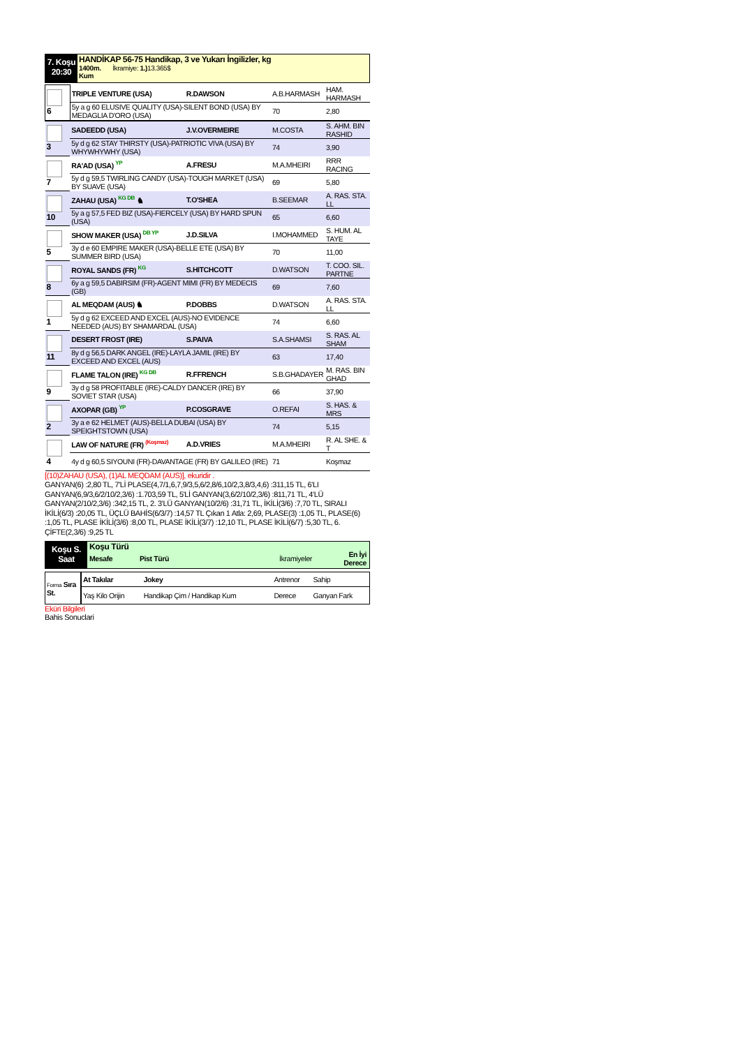7. Koşu
20:30
HANDİKAP 56-75 Handikap, 3 ve Yukarı İngilizler, kg
1400m. İkramiye: 1.) 13.365$
Kum
| 6 | TRIPLE VENTURE (USA) | R.DAWSON | A.B.HARMASH | HAM. HARMASH |
| | 5y a g 60 ELUSIVE QUALITY (USA)-SILENT BOND (USA) BY MEDAGLIA D'ORO (USA) | | 70 | 2,80 |
| 3 | SADEEDD (USA) | J.V.OVERMEIRE | M.COSTA | S. AHM. BIN RASHID |
| | 5y d g 62 STAY THIRSTY (USA)-PATRIOTIC VIVA (USA) BY WHYWHYWHY (USA) | | 74 | 3,90 |
| 7 | RA'AD (USA) YP | A.FRESU | M.A.MHEIRI | RRR RACING |
| | 5y d g 59,5 TWIRLING CANDY (USA)-TOUGH MARKET (USA) BY SUAVE (USA) | | 69 | 5,80 |
| 10 | ZAHAU (USA) KG DB ♞ | T.O'SHEA | B.SEEMAR | A. RAS. STA. LL |
| | 5y a g 57,5 FED BIZ (USA)-FIERCELY (USA) BY HARD SPUN (USA) | | 65 | 6,60 |
| 5 | SHOW MAKER (USA) DB YP | J.D.SILVA | I.MOHAMMED | S. HUM. AL TAYE |
| | 3y d e 60 EMPIRE MAKER (USA)-BELLE ETE (USA) BY SUMMER BIRD (USA) | | 70 | 11,00 |
| 8 | ROYAL SANDS (FR) KG | S.HITCHCOTT | D.WATSON | T. COO. SIL. PARTNE |
| | 6y a g 59,5 DABIRSIM (FR)-AGENT MIMI (FR) BY MEDECIS (GB) | | 69 | 7,60 |
| 1 | AL MEQDAM (AUS) ♞ | P.DOBBS | D.WATSON | A. RAS. STA. LL |
| | 5y d g 62 EXCEED AND EXCEL (AUS)-NO EVIDENCE NEEDED (AUS) BY SHAMARDAL (USA) | | 74 | 6,60 |
| 11 | DESERT FROST (IRE) | S.PAIVA | S.A.SHAMSI | S. RAS. AL SHAM |
| | 8y d g 56,5 DARK ANGEL (IRE)-LAYLA JAMIL (IRE) BY EXCEED AND EXCEL (AUS) | | 63 | 17,40 |
| 9 | FLAME TALON (IRE) KG DB | R.FFRENCH | S.B.GHADAYER | M. RAS. BIN GHAD |
| | 3y d g 58 PROFITABLE (IRE)-CALDY DANCER (IRE) BY SOVIET STAR (USA) | | 66 | 37,90 |
| 2 | AXOPAR (GB) YP | P.COSGRAVE | O.REFAI | S. HAS. & MRS |
| | 3y a e 62 HELMET (AUS)-BELLA DUBAI (USA) BY SPEIGHTSTOWN (USA) | | 74 | 5,15 |
| 4 | LAW OF NATURE (FR) (Koşmaz) | A.D.VRIES | M.A.MHEIRI | R. AL SHE. & T |
| | 4y d g 60,5 SIYOUNI (FR)-DAVANTAGE (FR) BY GALILEO (IRE) | | 71 | Koşmaz |
[(10)ZAHAU (USA), (1)AL MEQDAM (AUS)], ekuridir .
GANYAN(6) :2,80 TL, 7'Lİ PLASE(4,7/1,6,7,9/3,5,6/2,8/6,10/2,3,8/3,4,6) :311,15 TL, 6'LI GANYAN(6,9/3,6/2/10/2,3/6) :1.703,59 TL, 5'Lİ GANYAN(3,6/2/10/2,3/6) :811,71 TL, 4'LÜ GANYAN(2/10/2,3/6) :342,15 TL, 2. 3'LÜ GANYAN(10/2/6) :31,71 TL, İKİLİ(3/6) :7,70 TL, SIRALI İKİLİ(6/3) :20,05 TL, ÜÇLÜ BAHİS(6/3/7) :14,57 TL Çıkan 1 Atla: 2,69, PLASE(3) :1,05 TL, PLASE(6) :1,05 TL, PLASE İKİLİ(3/6) :8,00 TL, PLASE İKİLİ(3/7) :12,10 TL, PLASE İKİLİ(6/7) :5,30 TL, 6. ÇİFTE(2,3/6) :9,25 TL
Koşu S.
Saat
Koşu Türü
Mesafe Pist Türü İkramiyeler En İyi
Derece
| Forma Sıra St. | At Takılar | Jokey | Antrenor | Sahip |
| | Yaş Kilo Orijin | Handikap Çim / Handikap Kum | Derece | Ganyan Fark |
Eküri Bilgileri
Bahis Sonuclari